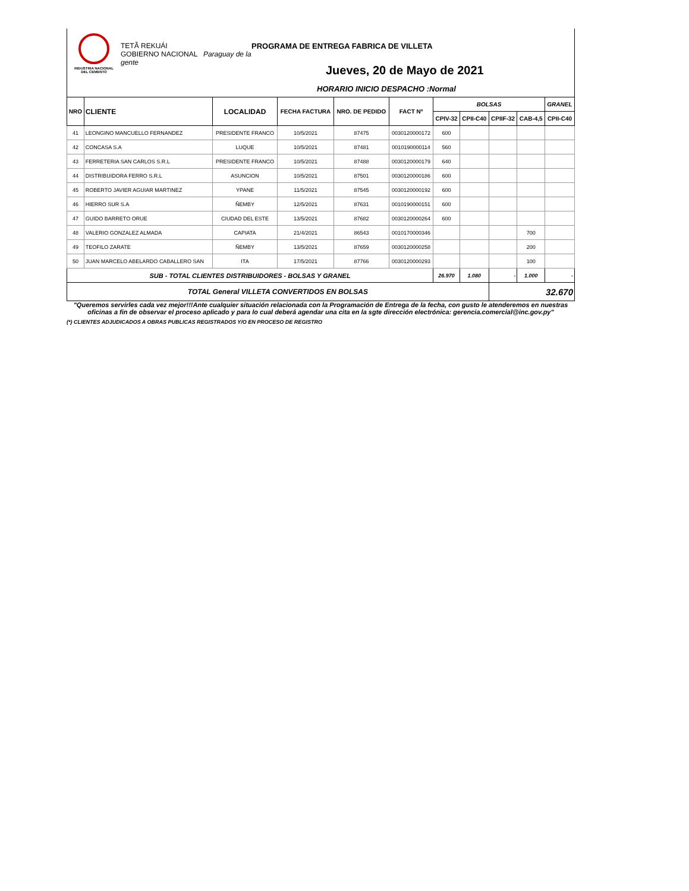INDUSTRIA NACIONAL
DEL CEMENTO
TETÃ REKUÁI
GOBIERNO NACIONAL Paraguay de la gente
PROGRAMA DE ENTREGA FABRICA DE VILLETA
Jueves, 20 de Mayo de 2021
HORARIO INICIO DESPACHO :Normal
| NRO | CLIENTE | LOCALIDAD | FECHA FACTURA | NRO. DE PEDIDO | FACT Nº | BOLSAS | | | | GRANEL |
| --- | --- | --- | --- | --- | --- | --- | --- | --- | --- | --- |
| | | | | | | CPIV-32 | CPII-C40 | CPIIF-32 | CAB-4,5 | CPII-C40 |
| 41 | LEONGINO MANCUELLO FERNANDEZ | PRESIDENTE FRANCO | 10/5/2021 | 87475 | 0030120000172 | 600 | | | | |
| 42 | CONCASA S.A | LUQUE | 10/5/2021 | 87481 | 0010190000114 | 560 | | | | |
| 43 | FERRETERIA SAN CARLOS S.R.L | PRESIDENTE FRANCO | 10/5/2021 | 87488 | 0030120000179 | 640 | | | | |
| 44 | DISTRIBUIDORA FERRO S.R.L | ASUNCION | 10/5/2021 | 87501 | 0030120000186 | 600 | | | | |
| 45 | ROBERTO JAVIER AGUIAR MARTINEZ | YPANE | 11/5/2021 | 87545 | 0030120000192 | 600 | | | | |
| 46 | HIERRO SUR S.A | ÑEMBY | 12/5/2021 | 87631 | 0010190000151 | 600 | | | | |
| 47 | GUIDO BARRETO ORUE | CIUDAD DEL ESTE | 13/5/2021 | 87682 | 0030120000264 | 600 | | | | |
| 48 | VALERIO GONZALEZ ALMADA | CAPIATA | 21/4/2021 | 86543 | 0010170000346 | | | | 700 | |
| 49 | TEOFILO ZARATE | ÑEMBY | 13/5/2021 | 87659 | 0030120000258 | | | | 200 | |
| 50 | JUAN MARCELO ABELARDO CABALLERO SAN | ITA | 17/5/2021 | 87766 | 0030120000293 | | | | 100 | |
| SUB - TOTAL CLIENTES DISTRIBUIDORES - BOLSAS Y GRANEL | | | | | | 26.970 | 1.080 | - | 1.000 | - |
| TOTAL General VILLETA CONVERTIDOS EN BOLSAS | | | | | | | | 32.670 | | |
"Queremos servirles cada vez mejor!!!Ante cualquier situación relacionada con la Programación de Entrega de la fecha, con gusto le atenderemos en nuestras oficinas a fin de observar el proceso aplicado y para lo cual deberá agendar una cita en la sgte dirección electrónica: gerencia.comercial@inc.gov.py"
(*) CLIENTES ADJUDICADOS A OBRAS PUBLICAS REGISTRADOS Y/O EN PROCESO DE REGISTRO